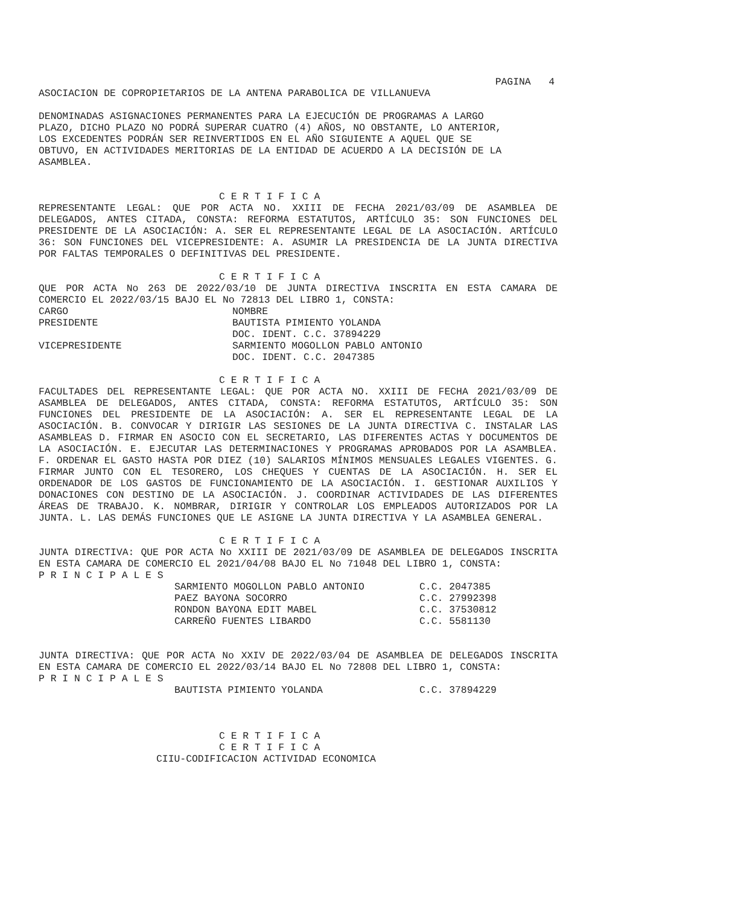PAGINA 4
ASOCIACION DE COPROPIETARIOS DE LA ANTENA PARABOLICA DE VILLANUEVA
DENOMINADAS ASIGNACIONES PERMANENTES PARA LA EJECUCIÓN DE PROGRAMAS A LARGO PLAZO, DICHO PLAZO NO PODRÁ SUPERAR CUATRO (4) AÑOS, NO OBSTANTE, LO ANTERIOR, LOS EXCEDENTES PODRÁN SER REINVERTIDOS EN EL AÑO SIGUIENTE A AQUEL QUE SE OBTUVO, EN ACTIVIDADES MERITORIAS DE LA ENTIDAD DE ACUERDO A LA DECISIÓN DE LA ASAMBLEA.
C E R T I F I C A
REPRESENTANTE LEGAL: QUE POR ACTA NO. XXIII DE FECHA 2021/03/09 DE ASAMBLEA DE DELEGADOS, ANTES CITADA, CONSTA: REFORMA ESTATUTOS, ARTÍCULO 35: SON FUNCIONES DEL PRESIDENTE DE LA ASOCIACIÓN: A. SER EL REPRESENTANTE LEGAL DE LA ASOCIACIÓN. ARTÍCULO 36: SON FUNCIONES DEL VICEPRESIDENTE: A. ASUMIR LA PRESIDENCIA DE LA JUNTA DIRECTIVA POR FALTAS TEMPORALES O DEFINITIVAS DEL PRESIDENTE.
C E R T I F I C A
QUE POR ACTA No 263 DE 2022/03/10 DE JUNTA DIRECTIVA INSCRITA EN ESTA CAMARA DE COMERCIO EL 2022/03/15 BAJO EL No 72813 DEL LIBRO 1, CONSTA:
| CARGO | NOMBRE |
| PRESIDENTE | BAUTISTA PIMIENTO YOLANDA |
| | DOC. IDENT. C.C. 37894229 |
| VICEPRESIDENTE | SARMIENTO MOGOLLON PABLO ANTONIO |
| | DOC. IDENT. C.C. 2047385 |
C E R T I F I C A
FACULTADES DEL REPRESENTANTE LEGAL: QUE POR ACTA NO. XXIII DE FECHA 2021/03/09 DE ASAMBLEA DE DELEGADOS, ANTES CITADA, CONSTA: REFORMA ESTATUTOS, ARTÍCULO 35: SON FUNCIONES DEL PRESIDENTE DE LA ASOCIACIÓN: A. SER EL REPRESENTANTE LEGAL DE LA ASOCIACIÓN. B. CONVOCAR Y DIRIGIR LAS SESIONES DE LA JUNTA DIRECTIVA C. INSTALAR LAS ASAMBLEAS D. FIRMAR EN ASOCIO CON EL SECRETARIO, LAS DIFERENTES ACTAS Y DOCUMENTOS DE LA ASOCIACIÓN. E. EJECUTAR LAS DETERMINACIONES Y PROGRAMAS APROBADOS POR LA ASAMBLEA. F. ORDENAR EL GASTO HASTA POR DIEZ (10) SALARIOS MÍNIMOS MENSUALES LEGALES VIGENTES. G. FIRMAR JUNTO CON EL TESORERO, LOS CHEQUES Y CUENTAS DE LA ASOCIACIÓN. H. SER EL ORDENADOR DE LOS GASTOS DE FUNCIONAMIENTO DE LA ASOCIACIÓN. I. GESTIONAR AUXILIOS Y DONACIONES CON DESTINO DE LA ASOCIACIÓN. J. COORDINAR ACTIVIDADES DE LAS DIFERENTES ÁREAS DE TRABAJO. K. NOMBRAR, DIRIGIR Y CONTROLAR LOS EMPLEADOS AUTORIZADOS POR LA JUNTA. L. LAS DEMÁS FUNCIONES QUE LE ASIGNE LA JUNTA DIRECTIVA Y LA ASAMBLEA GENERAL.
C E R T I F I C A
JUNTA DIRECTIVA: QUE POR ACTA No XXIII DE 2021/03/09 DE ASAMBLEA DE DELEGADOS INSCRITA EN ESTA CAMARA DE COMERCIO EL 2021/04/08 BAJO EL No 71048 DEL LIBRO 1, CONSTA:
P R I N C I P A L E S
| SARMIENTO MOGOLLON PABLO ANTONIO | C.C. 2047385 |
| PAEZ BAYONA SOCORRO | C.C. 27992398 |
| RONDON BAYONA EDIT MABEL | C.C. 37530812 |
| CARREÑO FUENTES LIBARDO | C.C. 5581130 |
JUNTA DIRECTIVA: QUE POR ACTA No XXIV DE 2022/03/04 DE ASAMBLEA DE DELEGADOS INSCRITA EN ESTA CAMARA DE COMERCIO EL 2022/03/14 BAJO EL No 72808 DEL LIBRO 1, CONSTA:
P R I N C I P A L E S
| BAUTISTA PIMIENTO YOLANDA | C.C. 37894229 |
C E R T I F I C A
C E R T I F I C A
CIIU-CODIFICACION ACTIVIDAD ECONOMICA